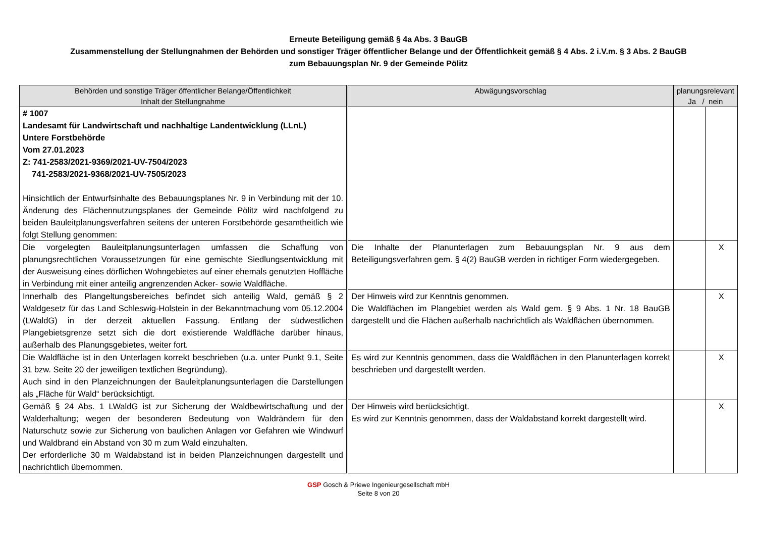Erneute Beteiligung gemäß § 4a Abs. 3 BauGB
Zusammenstellung der Stellungnahmen der Behörden und sonstiger Träger öffentlicher Belange und der Öffentlichkeit gemäß § 4 Abs. 2 i.V.m. § 3 Abs. 2 BauGB
zum Bebauungsplan Nr. 9 der Gemeinde Pölitz
| Behörden und sonstige Träger öffentlicher Belange/Öffentlichkeit Inhalt der Stellungnahme | Abwägungsvorschlag | planungsrelevant Ja / nein | |
| --- | --- | --- | --- |
| # 1007 Landesamt für Landwirtschaft und nachhaltige Landentwicklung (LLnL) Untere Forstbehörde Vom 27.01.2023 Z: 741-2583/2021-9369/2021-UV-7504/2023 741-2583/2021-9368/2021-UV-7505/2023 Hinsichtlich der Entwurfsinhalte des Bebauungsplanes Nr. 9 in Verbindung mit der 10. Änderung des Flächennutzungsplanes der Gemeinde Pölitz wird nachfolgend zu beiden Bauleitplanungsverfahren seitens der unteren Forstbehörde gesamtheitlich wie folgt Stellung genommen: | | | |
| Die vorgelegten Bauleitplanungsunterlagen umfassen die Schaffung von planungsrechtlichen Voraussetzungen für eine gemischte Siedlungsentwicklung mit der Ausweisung eines dörflichen Wohngebietes auf einer ehemals genutzten Hoffläche in Verbindung mit einer anteilig angrenzenden Acker- sowie Waldfläche. | Die Inhalte der Planunterlagen zum Bebauungsplan Nr. 9 aus dem Beteiligungsverfahren gem. § 4(2) BauGB werden in richtiger Form wiedergegeben. | | X |
| Innerhalb des Plangeltungsbereiches befindet sich anteilig Wald, gemäß § 2 Waldgesetz für das Land Schleswig-Holstein in der Bekanntmachung vom 05.12.2004 (LWaldG) in der derzeit aktuellen Fassung. Entlang der südwestlichen Plangebietsgrenze setzt sich die dort existierende Waldfläche darüber hinaus, außerhalb des Planungsgebietes, weiter fort. | Der Hinweis wird zur Kenntnis genommen. Die Waldflächen im Plangebiet werden als Wald gem. § 9 Abs. 1 Nr. 18 BauGB dargestellt und die Flächen außerhalb nachrichtlich als Waldflächen übernommen. | | X |
| Die Waldfläche ist in den Unterlagen korrekt beschrieben (u.a. unter Punkt 9.1, Seite 31 bzw. Seite 20 der jeweiligen textlichen Begründung). Auch sind in den Planzeichnungen der Bauleitplanungsunterlagen die Darstellungen als „Fläche für Wald“ berücksichtigt. | Es wird zur Kenntnis genommen, dass die Waldflächen in den Planunterlagen korrekt beschrieben und dargestellt werden. | | X |
| Gemäß § 24 Abs. 1 LWaldG ist zur Sicherung der Waldbewirtschaftung und der Walderhaltung; wegen der besonderen Bedeutung von Waldrändern für den Naturschutz sowie zur Sicherung von baulichen Anlagen vor Gefahren wie Windwurf und Waldbrand ein Abstand von 30 m zum Wald einzuhalten. Der erforderliche 30 m Waldabstand ist in beiden Planzeichnungen dargestellt und nachrichtlich übernommen. | Der Hinweis wird berücksichtigt. Es wird zur Kenntnis genommen, dass der Waldabstand korrekt dargestellt wird. | | X |
GSP Gosch & Priewe Ingenieurgesellschaft mbH
Seite 8 von 20